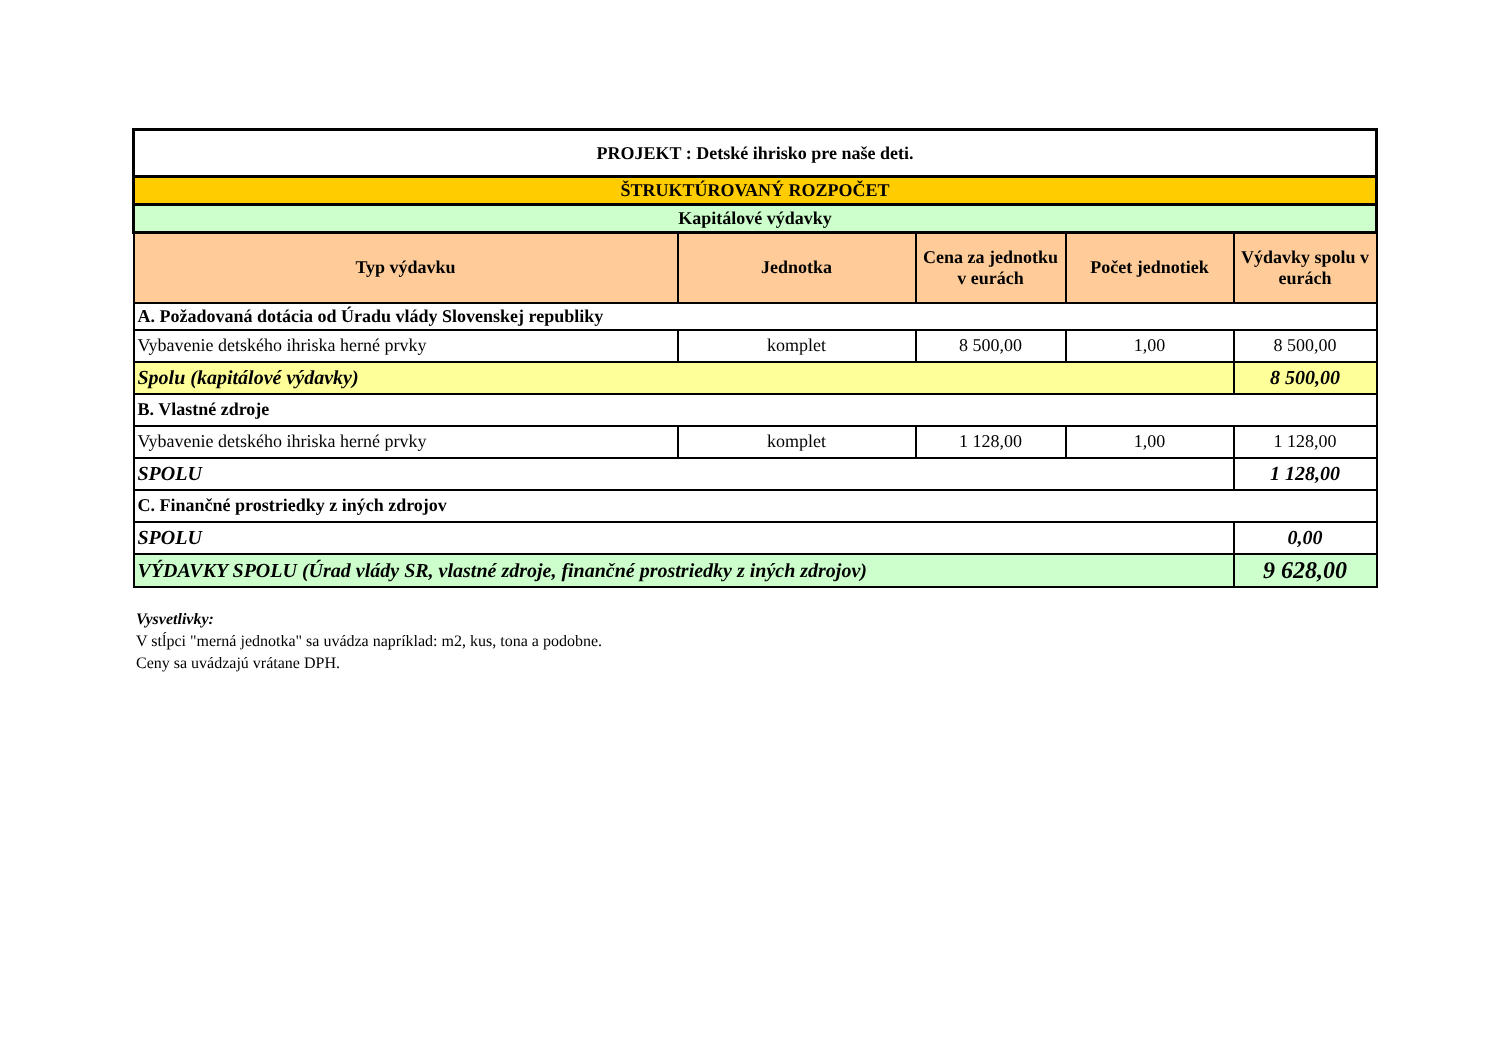| PROJEKT : Detské ihrisko pre naše deti. | | | | |
| ŠTRUKTÚROVANÝ ROZPOČET | | | | |
| Kapitálové výdavky | | | | |
| Typ výdavku | Jednotka | Cena za jednotku v eurách | Počet jednotiek | Výdavky spolu v eurách |
| A. Požadovaná dotácia od Úradu vlády Slovenskej republiky | | | | |
| Vybavenie detského ihriska herné prvky | komplet | 8 500,00 | 1,00 | 8 500,00 |
| Spolu (kapitálové výdavky) | | | | 8 500,00 |
| B. Vlastné zdroje | | | | |
| Vybavenie detského ihriska herné prvky | komplet | 1 128,00 | 1,00 | 1 128,00 |
| SPOLU | | | | 1 128,00 |
| C. Finančné prostriedky z iných zdrojov | | | | |
| SPOLU | | | | 0,00 |
| VÝDAVKY SPOLU (Úrad vlády SR, vlastné zdroje, finančné prostriedky z iných zdrojov) | | | | 9 628,00 |
Vysvetlivky:
V stĺpci "merná jednotka" sa uvádza napríklad: m2, kus, tona a podobne.
Ceny sa uvádzajú vrátane DPH.